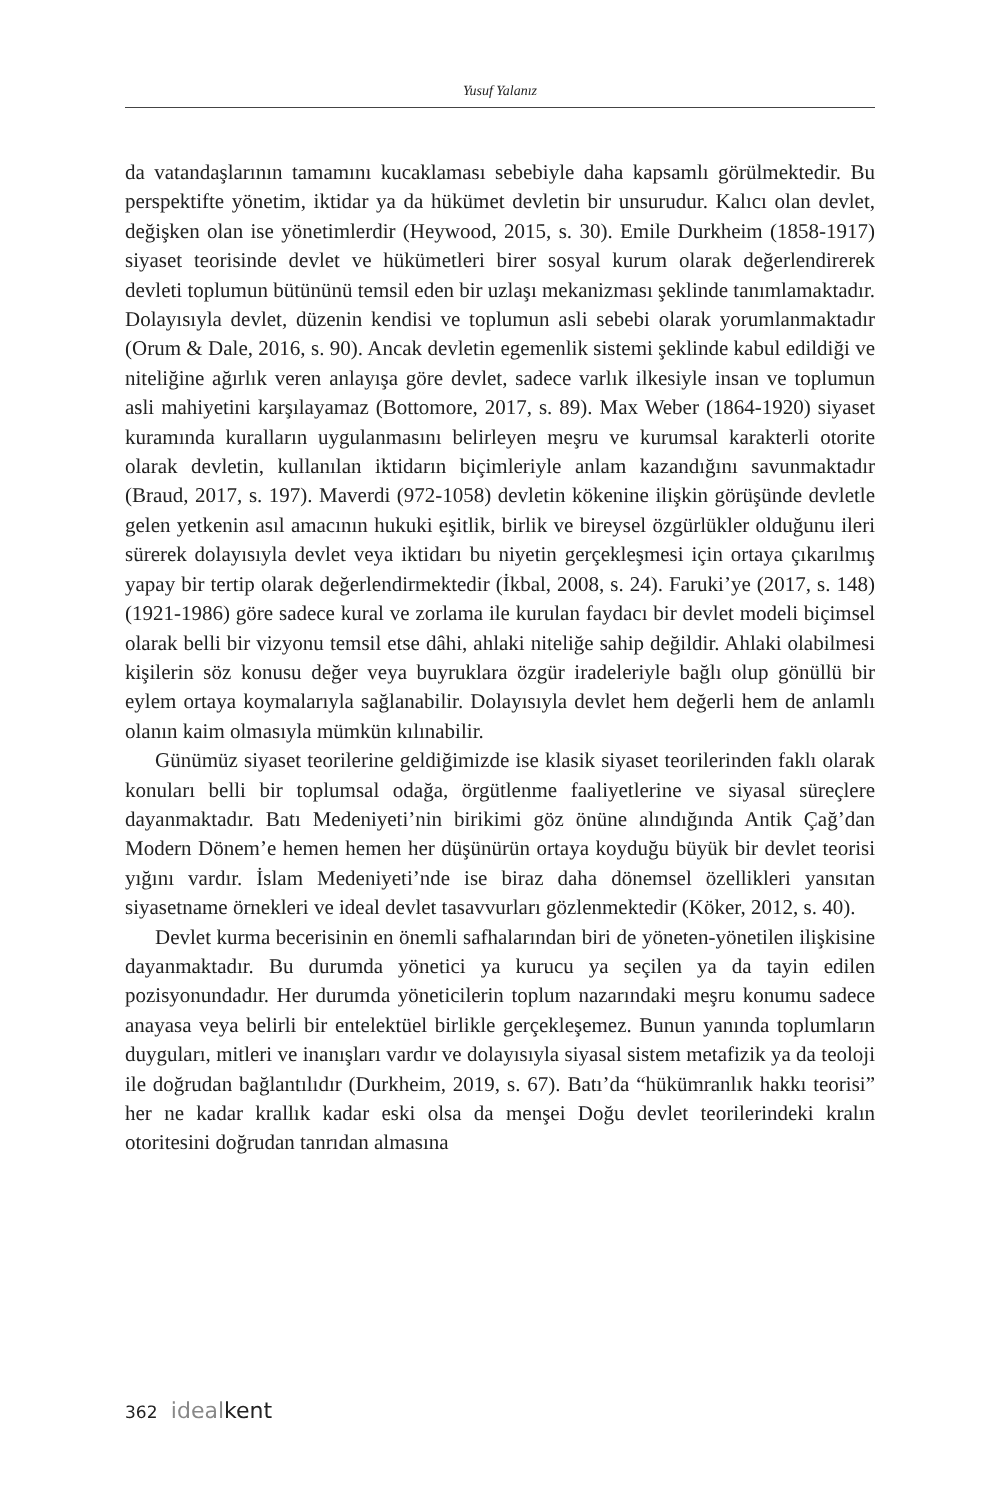Yusuf Yalanız
da vatandaşlarının tamamını kucaklaması sebebiyle daha kapsamlı görülmektedir. Bu perspektifte yönetim, iktidar ya da hükümet devletin bir unsurudur. Kalıcı olan devlet, değişken olan ise yönetimlerdir (Heywood, 2015, s. 30). Emile Durkheim (1858-1917) siyaset teorisinde devlet ve hükümetleri birer sosyal kurum olarak değerlendirerek devleti toplumun bütününü temsil eden bir uzlaşı mekanizması şeklinde tanımlamaktadır. Dolayısıyla devlet, düzenin kendisi ve toplumun asli sebebi olarak yorumlanmaktadır (Orum & Dale, 2016, s. 90). Ancak devletin egemenlik sistemi şeklinde kabul edildiği ve niteliğine ağırlık veren anlayışa göre devlet, sadece varlık ilkesiyle insan ve toplumun asli mahiyetini karşılayamaz (Bottomore, 2017, s. 89). Max Weber (1864-1920) siyaset kuramında kuralların uygulanmasını belirleyen meşru ve kurumsal karakterli otorite olarak devletin, kullanılan iktidarın biçimleriyle anlam kazandığını savunmaktadır (Braud, 2017, s. 197). Maverdi (972-1058) devletin kökenine ilişkin görüşünde devletle gelen yetkenin asıl amacının hukuki eşitlik, birlik ve bireysel özgürlükler olduğunu ileri sürerek dolayısıyla devlet veya iktidarı bu niyetin gerçekleşmesi için ortaya çıkarılmış yapay bir tertip olarak değerlendirmektedir (İkbal, 2008, s. 24). Faruki’ye (2017, s. 148) (1921-1986) göre sadece kural ve zorlama ile kurulan faydacı bir devlet modeli biçimsel olarak belli bir vizyonu temsil etse dâhi, ahlaki niteliğe sahip değildir. Ahlaki olabilmesi kişilerin söz konusu değer veya buyruklara özgür iradeleriyle bağlı olup gönüllü bir eylem ortaya koymalarıyla sağlanabilir. Dolayısıyla devlet hem değerli hem de anlamlı olanın kaim olmasıyla mümkün kılınabilir.
Günümüz siyaset teorilerine geldiğimizde ise klasik siyaset teorilerinden faklı olarak konuları belli bir toplumsal odağa, örgütlenme faaliyetlerine ve siyasal süreçlere dayanmaktadır. Batı Medeniyeti’nin birikimi göz önüne alındığında Antik Çağ’dan Modern Dönem’e hemen hemen her düşünürün ortaya koyduğu büyük bir devlet teorisi yığını vardır. İslam Medeniyeti’nde ise biraz daha dönemsel özellikleri yansıtan siyasetname örnekleri ve ideal devlet tasavvurları gözlenmektedir (Köker, 2012, s. 40).
Devlet kurma becerisinin en önemli safhalarından biri de yöneten-yönetilen ilişkisine dayanmaktadır. Bu durumda yönetici ya kurucu ya seçilen ya da tayin edilen pozisyonundadır. Her durumda yöneticilerin toplum nazarındaki meşru konumu sadece anayasa veya belirli bir entelektüel birlikle gerçekleşemez. Bunun yanında toplumların duyguları, mitleri ve inanışları vardır ve dolayısıyla siyasal sistem metafizik ya da teoloji ile doğrudan bağlantılıdır (Durkheim, 2019, s. 67). Batı’da “hükümranlık hakkı teorisi” her ne kadar krallık kadar eski olsa da menşei Doğu devlet teorilerindeki kralın otoritesini doğrudan tanrıdan almasına
362 ideal kent